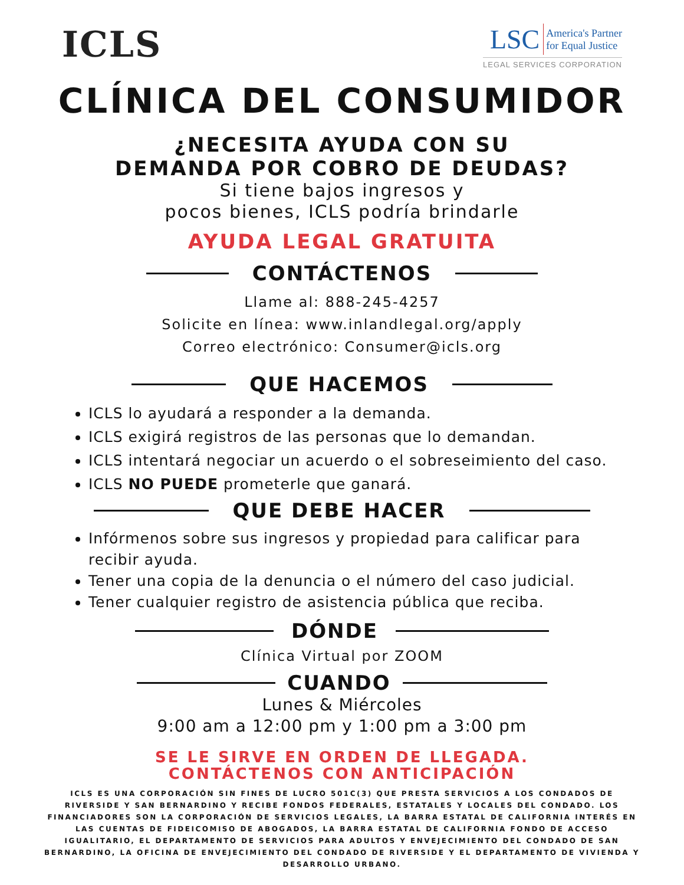ICLS
LSC America's Partner
for Equal Justice
LEGAL SERVICES CORPORATION
CLÍNICA DEL CONSUMIDOR
¿NECESITA AYUDA CON SU
DEMANDA POR COBRO DE DEUDAS?
Si tiene bajos ingresos y
pocos bienes, ICLS podría brindarle
AYUDA LEGAL GRATUITA
CONTÁCTENOS
Llame al: 888-245-4257
Solicite en línea: www.inlandlegal.org/apply
Correo electrónico: Consumer@icls.org
QUE HACEMOS
ICLS lo ayudará a responder a la demanda.
ICLS exigirá registros de las personas que lo demandan.
ICLS intentará negociar un acuerdo o el sobreseimiento del caso.
ICLS NO PUEDE prometerle que ganará.
QUE DEBE HACER
Infórmenos sobre sus ingresos y propiedad para calificar para recibir ayuda.
Tener una copia de la denuncia o el número del caso judicial.
Tener cualquier registro de asistencia pública que reciba.
DÓNDE
Clínica Virtual por ZOOM
CUANDO
Lunes & Miércoles
9:00 am a 12:00 pm y 1:00 pm a 3:00 pm
SE LE SIRVE EN ORDEN DE LLEGADA.
CONTÁCTENOS CON ANTICIPACIÓN
ICLS ES UNA CORPORACIÓN SIN FINES DE LUCRO 501C(3) QUE PRESTA SERVICIOS A LOS CONDADOS DE RIVERSIDE Y SAN BERNARDINO Y RECIBE FONDOS FEDERALES, ESTATALES Y LOCALES DEL CONDADO. LOS FINANCIADORES SON LA CORPORACIÓN DE SERVICIOS LEGALES, LA BARRA ESTATAL DE CALIFORNIA INTERÉS EN LAS CUENTAS DE FIDEICOMISO DE ABOGADOS, LA BARRA ESTATAL DE CALIFORNIA FONDO DE ACCESO IGUALITARIO, EL DEPARTAMENTO DE SERVICIOS PARA ADULTOS Y ENVEJECIMIENTO DEL CONDADO DE SAN BERNARDINO, LA OFICINA DE ENVEJECIMIENTO DEL CONDADO DE RIVERSIDE Y EL DEPARTAMENTO DE VIVIENDA Y DESARROLLO URBANO.